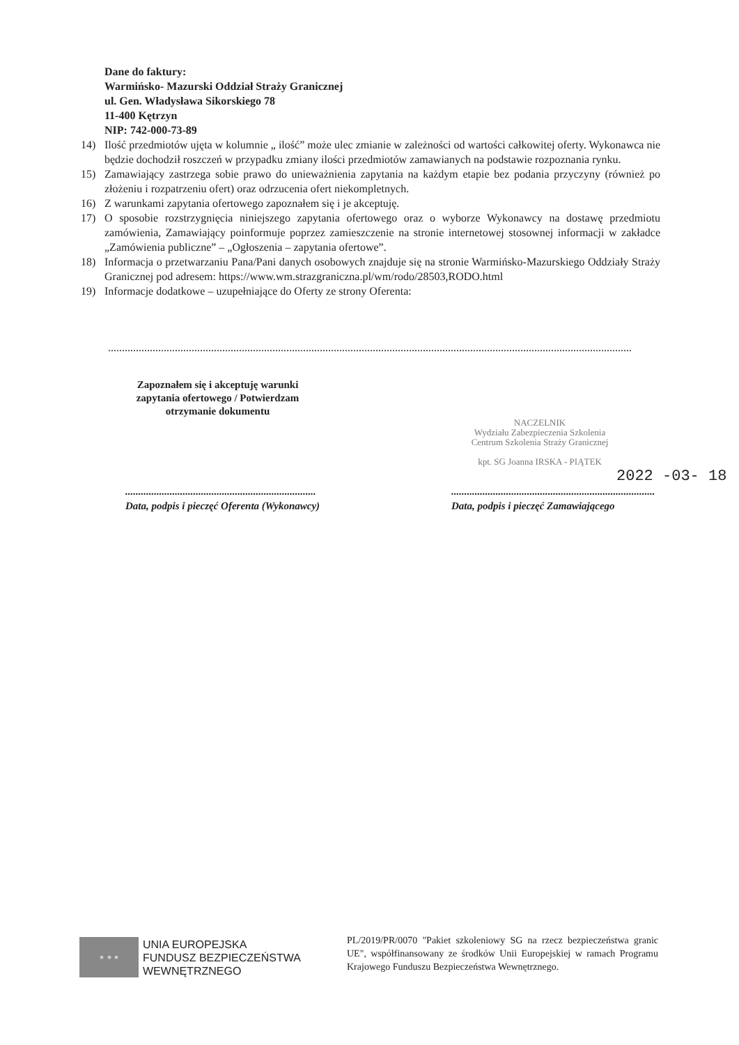Dane do faktury:
Warmińsko- Mazurski Oddział Straży Granicznej
ul. Gen. Władysława Sikorskiego 78
11-400 Kętrzyn
NIP: 742-000-73-89
14) Ilość przedmiotów ujęta w kolumnie „ ilość” może ulec zmianie w zależności od wartości całkowitej oferty. Wykonawca nie będzie dochodził roszczeń w przypadku zmiany ilości przedmiotów zamawianych na podstawie rozpoznania rynku.
15) Zamawiający zastrzega sobie prawo do unieważnienia zapytania na każdym etapie bez podania przyczyny (również po złożeniu i rozpatrzeniu ofert) oraz odrzucenia ofert niekompletnych.
16) Z warunkami zapytania ofertowego zapoznałem się i je akceptuję.
17) O sposobie rozstrzygnięcia niniejszego zapytania ofertowego oraz o wyborze Wykonawcy na dostawę przedmiotu zamówienia, Zamawiający poinformuje poprzez zamieszczenie na stronie internetowej stosownej informacji w zakładce „Zamówienia publiczne” – „Ogłoszenia – zapytania ofertowe”.
18) Informacja o przetwarzaniu Pana/Pani danych osobowych znajduje się na stronie Warmińsko-Mazurskiego Oddziały Straży Granicznej pod adresem: https://www.wm.strazgraniczna.pl/wm/rodo/28503,RODO.html
19) Informacje dodatkowe – uzupełniające do Oferty ze strony Oferenta:
............................................................................................................................................................................................
Zapoznałem się i akceptuję warunki zapytania ofertowego / Potwierdzam otrzymanie dokumentu
NACZELNIK
Wydziału Zabezpieczenia Szkolenia
Centrum Szkolenia Straży Granicznej
kpt. SG Joanna IRSKA - PIĄTEK
2022 -03- 18
.........................................................................
Data, podpis i pieczęć Oferenta (Wykonawcy)
..............................................................................
Data, podpis i pieczęć Zamawiającego
★ ★ ★
UNIA EUROPEJSKA
FUNDUSZ BEZPIECZEŃSTWA
WEWNĘTRZNEGO
PL/2019/PR/0070 "Pakiet szkoleniowy SG na rzecz bezpieczeństwa granic UE", współfinansowany ze środków Unii Europejskiej w ramach Programu Krajowego Funduszu Bezpieczeństwa Wewnętrznego.